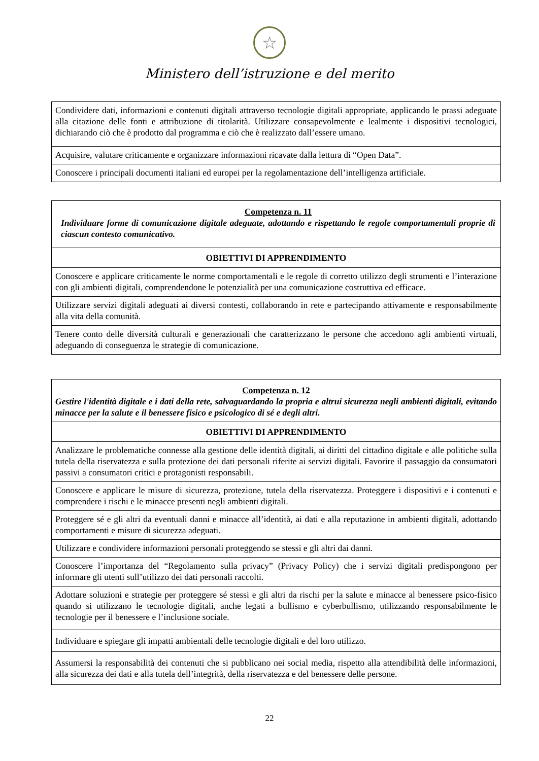☆
Ministero dell’istruzione e del merito
| Condividere dati, informazioni e contenuti digitali attraverso tecnologie digitali appropriate, applicando le prassi adeguate alla citazione delle fonti e attribuzione di titolarità. Utilizzare consapevolmente e lealmente i dispositivi tecnologici, dichiarando ciò che è prodotto dal programma e ciò che è realizzato dall’essere umano. |
| Acquisire, valutare criticamente e organizzare informazioni ricavate dalla lettura di “Open Data”. |
| Conoscere i principali documenti italiani ed europei per la regolamentazione dell’intelligenza artificiale. |
| Competenza n. 11 Individuare forme di comunicazione digitale adeguate, adottando e rispettando le regole comportamentali proprie di ciascun contesto comunicativo. |
| OBIETTIVI DI APPRENDIMENTO |
| Conoscere e applicare criticamente le norme comportamentali e le regole di corretto utilizzo degli strumenti e l’interazione con gli ambienti digitali, comprendendone le potenzialità per una comunicazione costruttiva ed efficace. |
| Utilizzare servizi digitali adeguati ai diversi contesti, collaborando in rete e partecipando attivamente e responsabilmente alla vita della comunità. |
| Tenere conto delle diversità culturali e generazionali che caratterizzano le persone che accedono agli ambienti virtuali, adeguando di conseguenza le strategie di comunicazione. |
| Competenza n. 12 Gestire l'identità digitale e i dati della rete, salvaguardando la propria e altrui sicurezza negli ambienti digitali, evitando minacce per la salute e il benessere fisico e psicologico di sé e degli altri. |
| OBIETTIVI DI APPRENDIMENTO |
| Analizzare le problematiche connesse alla gestione delle identità digitali, ai diritti del cittadino digitale e alle politiche sulla tutela della riservatezza e sulla protezione dei dati personali riferite ai servizi digitali. Favorire il passaggio da consumatori passivi a consumatori critici e protagonisti responsabili. |
| Conoscere e applicare le misure di sicurezza, protezione, tutela della riservatezza. Proteggere i dispositivi e i contenuti e comprendere i rischi e le minacce presenti negli ambienti digitali. |
| Proteggere sé e gli altri da eventuali danni e minacce all’identità, ai dati e alla reputazione in ambienti digitali, adottando comportamenti e misure di sicurezza adeguati. |
| Utilizzare e condividere informazioni personali proteggendo se stessi e gli altri dai danni. |
| Conoscere l’importanza del “Regolamento sulla privacy” (Privacy Policy) che i servizi digitali predispongono per informare gli utenti sull’utilizzo dei dati personali raccolti. |
| Adottare soluzioni e strategie per proteggere sé stessi e gli altri da rischi per la salute e minacce al benessere psico-fisico quando si utilizzano le tecnologie digitali, anche legati a bullismo e cyberbullismo, utilizzando responsabilmente le tecnologie per il benessere e l’inclusione sociale. |
| Individuare e spiegare gli impatti ambientali delle tecnologie digitali e del loro utilizzo. |
| Assumersi la responsabilità dei contenuti che si pubblicano nei social media, rispetto alla attendibilità delle informazioni, alla sicurezza dei dati e alla tutela dell’integrità, della riservatezza e del benessere delle persone. |
22